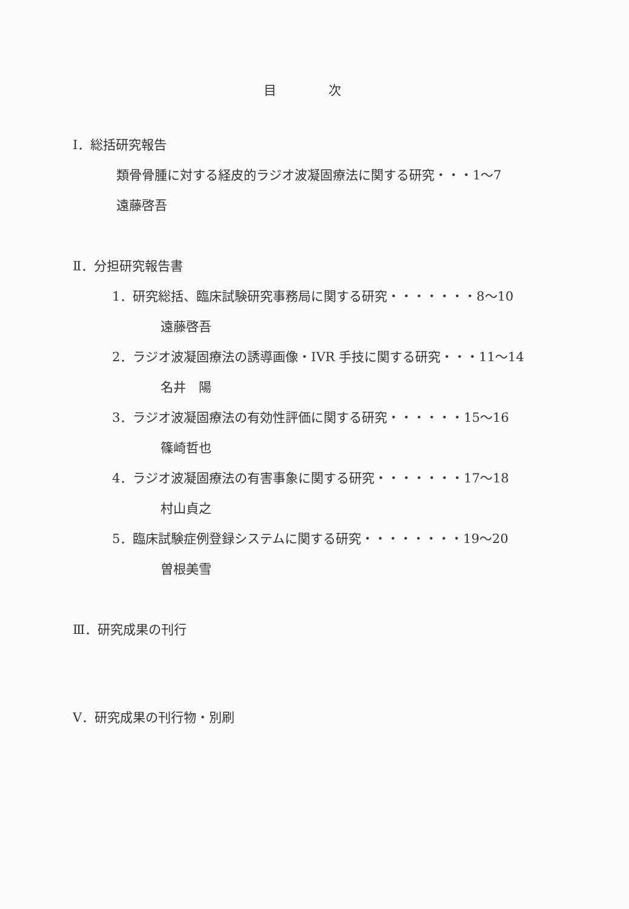目 次
Ⅰ．総括研究報告
類骨骨腫に対する経皮的ラジオ波凝固療法に関する研究・・・1～7
遠藤啓吾
Ⅱ．分担研究報告書
1．研究総括、臨床試験研究事務局に関する研究・・・・・・・8～10
遠藤啓吾
2．ラジオ波凝固療法の誘導画像・IVR 手技に関する研究・・・11～14
名井　陽
3．ラジオ波凝固療法の有効性評価に関する研究・・・・・・15～16
篠崎哲也
4．ラジオ波凝固療法の有害事象に関する研究・・・・・・・17～18
村山貞之
5．臨床試験症例登録システムに関する研究・・・・・・・・19～20
曽根美雪
Ⅲ．研究成果の刊行
Ⅴ．研究成果の刊行物・別刷